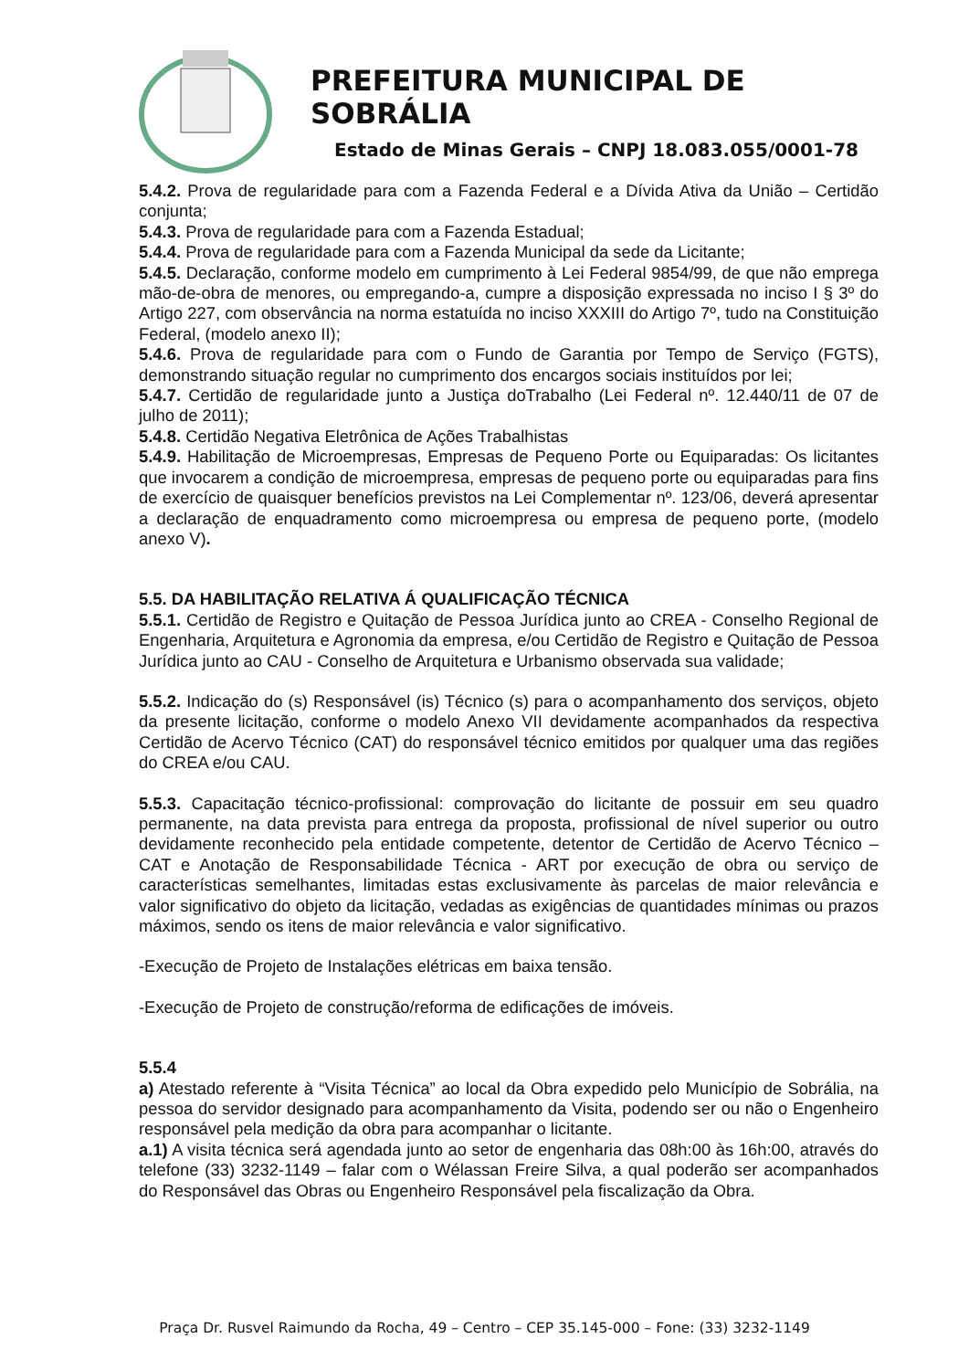PREFEITURA MUNICIPAL DE SOBRÁLIA
Estado de Minas Gerais – CNPJ 18.083.055/0001-78
5.4.2. Prova de regularidade para com a Fazenda Federal e a Dívida Ativa da União – Certidão conjunta;
5.4.3. Prova de regularidade para com a Fazenda Estadual;
5.4.4. Prova de regularidade para com a Fazenda Municipal da sede da Licitante;
5.4.5. Declaração, conforme modelo em cumprimento à Lei Federal 9854/99, de que não emprega mão-de-obra de menores, ou empregando-a, cumpre a disposição expressada no inciso I § 3º do Artigo 227, com observância na norma estatuída no inciso XXXIII do Artigo 7º, tudo na Constituição Federal, (modelo anexo II);
5.4.6. Prova de regularidade para com o Fundo de Garantia por Tempo de Serviço (FGTS), demonstrando situação regular no cumprimento dos encargos sociais instituídos por lei;
5.4.7. Certidão de regularidade junto a Justiça doTrabalho (Lei Federal nº. 12.440/11 de 07 de julho de 2011);
5.4.8. Certidão Negativa Eletrônica de Ações Trabalhistas
5.4.9. Habilitação de Microempresas, Empresas de Pequeno Porte ou Equiparadas: Os licitantes que invocarem a condição de microempresa, empresas de pequeno porte ou equiparadas para fins de exercício de quaisquer benefícios previstos na Lei Complementar nº. 123/06, deverá apresentar a declaração de enquadramento como microempresa ou empresa de pequeno porte, (modelo anexo V).
5.5. DA HABILITAÇÃO RELATIVA Á QUALIFICAÇÃO TÉCNICA
5.5.1. Certidão de Registro e Quitação de Pessoa Jurídica junto ao CREA - Conselho Regional de Engenharia, Arquitetura e Agronomia da empresa, e/ou Certidão de Registro e Quitação de Pessoa Jurídica junto ao CAU - Conselho de Arquitetura e Urbanismo observada sua validade;
5.5.2. Indicação do (s) Responsável (is) Técnico (s) para o acompanhamento dos serviços, objeto da presente licitação, conforme o modelo Anexo VII devidamente acompanhados da respectiva Certidão de Acervo Técnico (CAT) do responsável técnico emitidos por qualquer uma das regiões do CREA e/ou CAU.
5.5.3. Capacitação técnico-profissional: comprovação do licitante de possuir em seu quadro permanente, na data prevista para entrega da proposta, profissional de nível superior ou outro devidamente reconhecido pela entidade competente, detentor de Certidão de Acervo Técnico – CAT e Anotação de Responsabilidade Técnica - ART por execução de obra ou serviço de características semelhantes, limitadas estas exclusivamente às parcelas de maior relevância e valor significativo do objeto da licitação, vedadas as exigências de quantidades mínimas ou prazos máximos, sendo os itens de maior relevância e valor significativo.
-Execução de Projeto de Instalações elétricas em baixa tensão.
-Execução de Projeto de construção/reforma de edificações de imóveis.
5.5.4
a) Atestado referente à “Visita Técnica” ao local da Obra expedido pelo Município de Sobrália, na pessoa do servidor designado para acompanhamento da Visita, podendo ser ou não o Engenheiro responsável pela medição da obra para acompanhar o licitante.
a.1) A visita técnica será agendada junto ao setor de engenharia das 08h:00 às 16h:00, através do telefone (33) 3232-1149 – falar com o Wélassan Freire Silva, a qual poderão ser acompanhados do Responsável das Obras ou Engenheiro Responsável pela fiscalização da Obra.
Praça Dr. Rusvel Raimundo da Rocha, 49 – Centro – CEP 35.145-000 – Fone: (33) 3232-1149